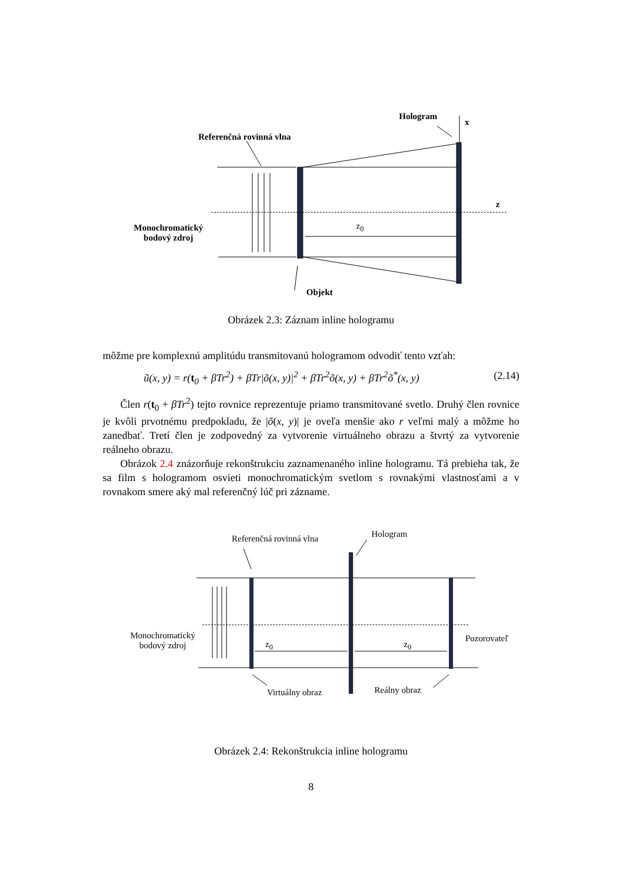Hologram
x
Referenčná rovinná vlna
z
Monochromatický
bodový zdroj
z<sub>0</sub>
Objekt
Obrázek 2.3: Záznam inline hologramu
môžme pre komplexnú amplitúdu transmitovanú hologramom odvodiť tento vzťah:
ũ(x, y) = r(t<sub>0</sub> + βTr<sup>2</sup>) + βTr|õ(x, y)|<sup>2</sup> + βTr<sup>2</sup>õ(x, y) + βTr<sup>2</sup>õ<sup>*</sup>(x, y) (2.14)
Člen r(t<sub>0</sub> + βTr<sup>2</sup>) tejto rovnice reprezentuje priamo transmitované svetlo. Druhý člen rovnice je kvôli prvotnému predpokladu, že |õ(x, y)| je oveľa menšie ako r veľmi malý a môžme ho zanedbať. Tretí člen je zodpovedný za vytvorenie virtuálneho obrazu a štvrtý za vytvorenie reálneho obrazu.
Obrázok 2.4 znázorňuje rekonštrukciu zaznamenaného inline hologramu. Tá prebieha tak, že sa film s hologramom osvieti monochromatickým svetlom s rovnakými vlastnosťami a v rovnakom smere aký mal referenčný lúč pri zázname.
Referenčná rovinná vlna Hologram
Monochromatický
bodový zdroj
z<sub>0</sub> z<sub>0</sub>
Pozorovateľ
Virtuálny obraz Reálny obraz
Obrázek 2.4: Rekonštrukcia inline hologramu
8